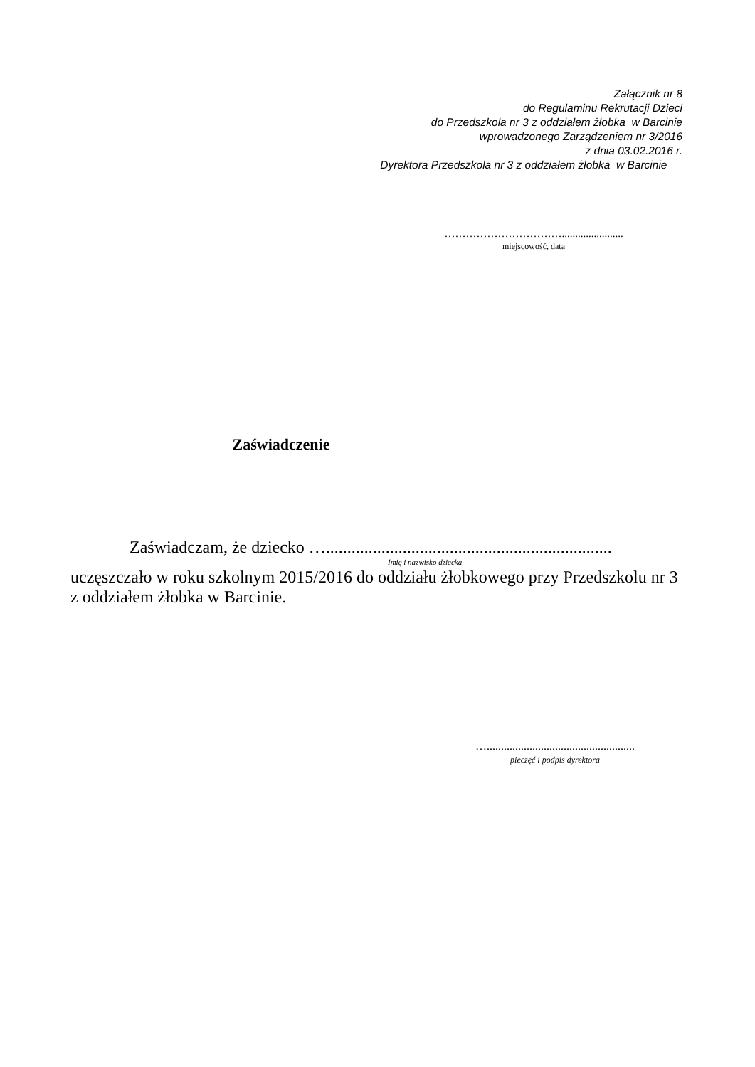Załącznik nr 8
do Regulaminu Rekrutacji Dzieci
do Przedszkola nr 3 z oddziałem żłobka w Barcinie
wprowadzonego Zarządzeniem nr 3/2016
z dnia 03.02.2016 r.
Dyrektora Przedszkola nr 3 z oddziałem żłobka w Barcinie
…………………………….......................
miejscowość, data
Zaświadczenie
Zaświadczam, że dziecko …...................................................................
Imię i nazwisko dziecka
uczęszczało w roku szkolnym 2015/2016 do oddziału żłobkowego przy Przedszkolu nr 3 z oddziałem żłobka w Barcinie.
…....................................................
pieczęć i podpis dyrektora